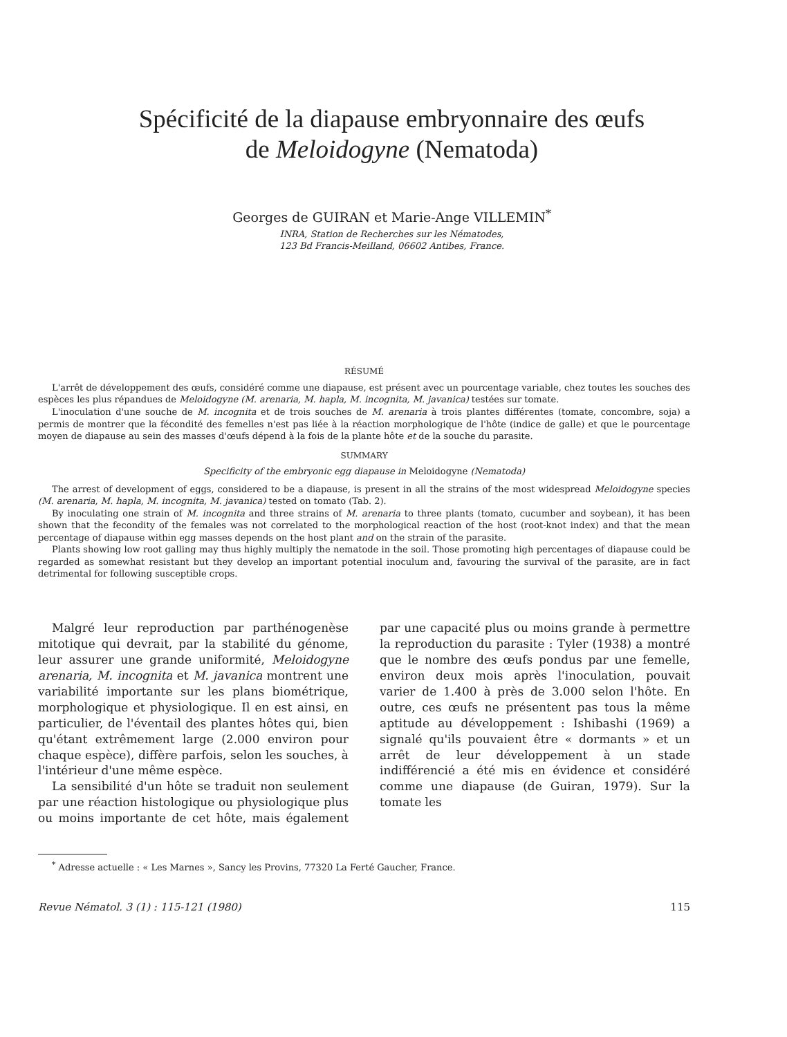Spécificité de la diapause embryonnaire des œufs
de Meloidogyne (Nematoda)
Georges de GUIRAN et Marie-Ange VILLEMIN<sup>*</sup>
INRA, Station de Recherches sur les Nématodes,
123 Bd Francis-Meilland, 06602 Antibes, France.
RÉSUMÉ
L'arrêt de développement des œufs, considéré comme une diapause, est présent avec un pourcentage variable, chez toutes les souches des espèces les plus répandues de Meloidogyne (M. arenaria, M. hapla, M. incognita, M. javanica) testées sur tomate.
L'inoculation d'une souche de M. incognita et de trois souches de M. arenaria à trois plantes différentes (tomate, concombre, soja) a permis de montrer que la fécondité des femelles n'est pas liée à la réaction morphologique de l'hôte (indice de galle) et que le pourcentage moyen de diapause au sein des masses d'œufs dépend à la fois de la plante hôte et de la souche du parasite.
SUMMARY
Specificity of the embryonic egg diapause in Meloidogyne (Nematoda)
The arrest of development of eggs, considered to be a diapause, is present in all the strains of the most widespread Meloidogyne species (M. arenaria, M. hapla, M. incognita, M. javanica) tested on tomato (Tab. 2).
By inoculating one strain of M. incognita and three strains of M. arenaria to three plants (tomato, cucumber and soybean), it has been shown that the fecondity of the females was not correlated to the morphological reaction of the host (root-knot index) and that the mean percentage of diapause within egg masses depends on the host plant and on the strain of the parasite.
Plants showing low root galling may thus highly multiply the nematode in the soil. Those promoting high percentages of diapause could be regarded as somewhat resistant but they develop an important potential inoculum and, favouring the survival of the parasite, are in fact detrimental for following susceptible crops.
Malgré leur reproduction par parthénogenèse mitotique qui devrait, par la stabilité du génome, leur assurer une grande uniformité, Meloidogyne arenaria, M. incognita et M. javanica montrent une variabilité importante sur les plans biométrique, morphologique et physiologique. Il en est ainsi, en particulier, de l'éventail des plantes hôtes qui, bien qu'étant extrêmement large (2.000 environ pour chaque espèce), diffère parfois, selon les souches, à l'intérieur d'une même espèce.
La sensibilité d'un hôte se traduit non seulement par une réaction histologique ou physiologique plus ou moins importante de cet hôte, mais également par une capacité plus ou moins grande à permettre la reproduction du parasite : Tyler (1938) a montré que le nombre des œufs pondus par une femelle, environ deux mois après l'inoculation, pouvait varier de 1.400 à près de 3.000 selon l'hôte. En outre, ces œufs ne présentent pas tous la même aptitude au développement : Ishibashi (1969) a signalé qu'ils pouvaient être « dormants » et un arrêt de leur développement à un stade indifférencié a été mis en évidence et considéré comme une diapause (de Guiran, 1979). Sur la tomate les
<sup>*</sup> Adresse actuelle : « Les Marnes », Sancy les Provins, 77320 La Ferté Gaucher, France.
Revue Nématol. 3 (1) : 115-121 (1980) 115